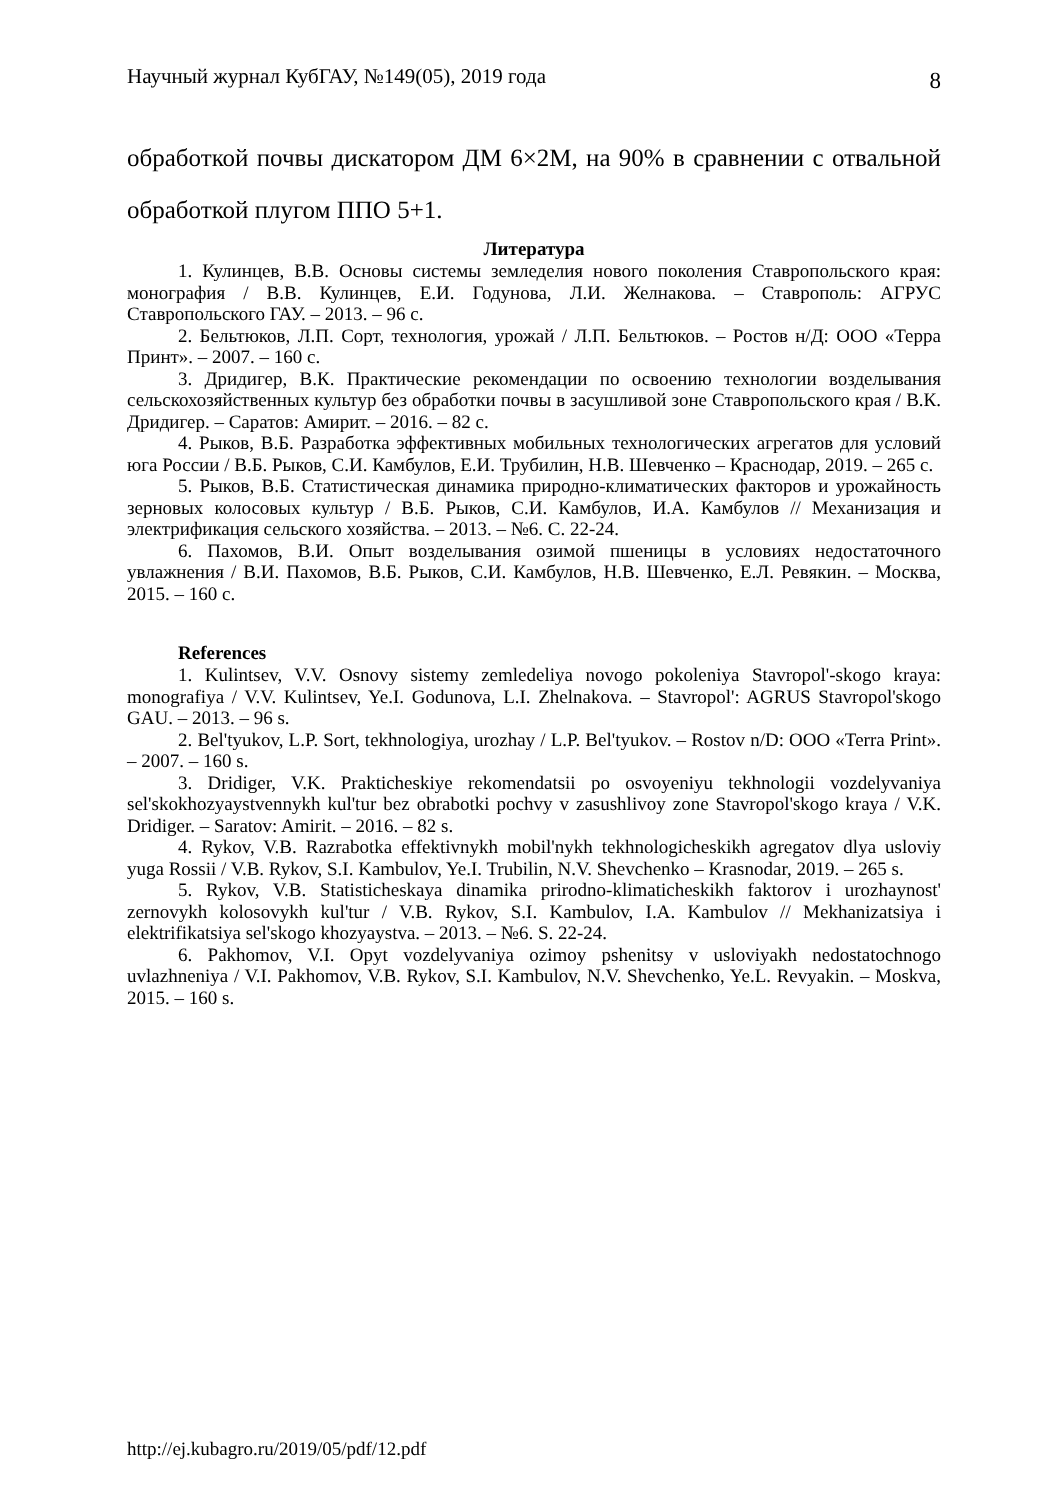Научный журнал КубГАУ, №149(05), 2019 года 8
обработкой почвы дискатором ДМ 6×2М, на 90% в сравнении с отвальной обработкой плугом ППО 5+1.
Литература
1. Кулинцев, В.В. Основы системы земледелия нового поколения Ставропольского края: монография / В.В. Кулинцев, Е.И. Годунова, Л.И. Желнакова. – Ставрополь: АГРУС Ставропольского ГАУ. – 2013. – 96 с.
2. Бельтюков, Л.П. Сорт, технология, урожай / Л.П. Бельтюков. – Ростов н/Д: ООО «Терра Принт». – 2007. – 160 с.
3. Дридигер, В.К. Практические рекомендации по освоению технологии возделывания сельскохозяйственных культур без обработки почвы в засушливой зоне Ставропольского края / В.К. Дридигер. – Саратов: Амирит. – 2016. – 82 с.
4. Рыков, В.Б. Разработка эффективных мобильных технологических агрегатов для условий юга России / В.Б. Рыков, С.И. Камбулов, Е.И. Трубилин, Н.В. Шевченко – Краснодар, 2019. – 265 с.
5. Рыков, В.Б. Статистическая динамика природно-климатических факторов и урожайность зерновых колосовых культур / В.Б. Рыков, С.И. Камбулов, И.А. Камбулов // Механизация и электрификация сельского хозяйства. – 2013. – №6. С. 22-24.
6. Пахомов, В.И. Опыт возделывания озимой пшеницы в условиях недостаточного увлажнения / В.И. Пахомов, В.Б. Рыков, С.И. Камбулов, Н.В. Шевченко, Е.Л. Ревякин. – Москва, 2015. – 160 с.
References
1. Kulintsev, V.V. Osnovy sistemy zemledeliya novogo pokoleniya Stavropol'-skogo kraya: monografiya / V.V. Kulintsev, Ye.I. Godunova, L.I. Zhelnakova. – Stavropol': AGRUS Stavropol'skogo GAU. – 2013. – 96 s.
2. Bel'tyukov, L.P. Sort, tekhnologiya, urozhay / L.P. Bel'tyukov. – Rostov n/D: OOO «Terra Print». – 2007. – 160 s.
3. Dridiger, V.K. Prakticheskiye rekomendatsii po osvoyeniyu tekhnologii vozdelyvaniya sel'skokhozyaystvennykh kul'tur bez obrabotki pochvy v zasushlivoy zone Stavropol'skogo kraya / V.K. Dridiger. – Saratov: Amirit. – 2016. – 82 s.
4. Rykov, V.B. Razrabotka effektivnykh mobil'nykh tekhnologicheskikh agregatov dlya usloviy yuga Rossii / V.B. Rykov, S.I. Kambulov, Ye.I. Trubilin, N.V. Shevchenko – Krasnodar, 2019. – 265 s.
5. Rykov, V.B. Statisticheskaya dinamika prirodno-klimaticheskikh faktorov i urozhaynost' zernovykh kolosovykh kul'tur / V.B. Rykov, S.I. Kambulov, I.A. Kambulov // Mekhanizatsiya i elektrifikatsiya sel'skogo khozyaystva. – 2013. – №6. S. 22-24.
6. Pakhomov, V.I. Opyt vozdelyvaniya ozimoy pshenitsy v usloviyakh nedostatochnogo uvlazhneniya / V.I. Pakhomov, V.B. Rykov, S.I. Kambulov, N.V. Shevchenko, Ye.L. Revyakin. – Moskva, 2015. – 160 s.
http://ej.kubagro.ru/2019/05/pdf/12.pdf